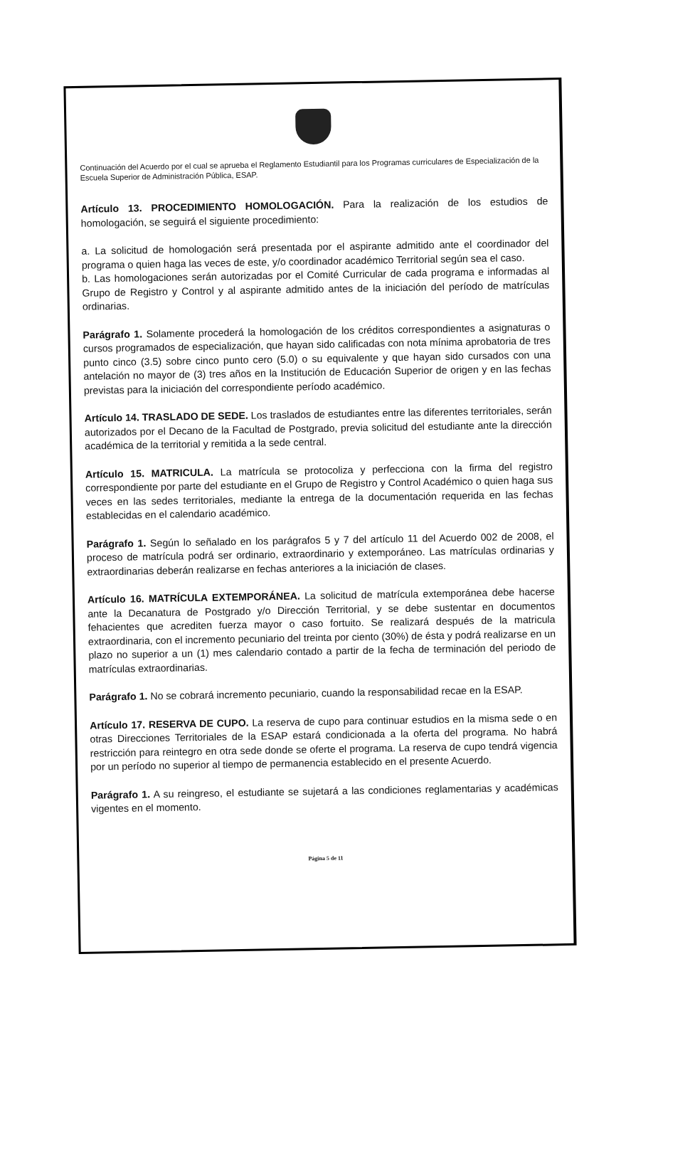Continuación del Acuerdo por el cual se aprueba el Reglamento Estudiantil para los Programas curriculares de Especialización de la Escuela Superior de Administración Pública, ESAP.
Artículo 13. PROCEDIMIENTO HOMOLOGACIÓN. Para la realización de los estudios de homologación, se seguirá el siguiente procedimiento:
a. La solicitud de homologación será presentada por el aspirante admitido ante el coordinador del programa o quien haga las veces de este, y/o coordinador académico Territorial según sea el caso.
b. Las homologaciones serán autorizadas por el Comité Curricular de cada programa e informadas al Grupo de Registro y Control y al aspirante admitido antes de la iniciación del período de matrículas ordinarias.
Parágrafo 1. Solamente procederá la homologación de los créditos correspondientes a asignaturas o cursos programados de especialización, que hayan sido calificadas con nota mínima aprobatoria de tres punto cinco (3.5) sobre cinco punto cero (5.0) o su equivalente y que hayan sido cursados con una antelación no mayor de (3) tres años en la Institución de Educación Superior de origen y en las fechas previstas para la iniciación del correspondiente período académico.
Artículo 14. TRASLADO DE SEDE. Los traslados de estudiantes entre las diferentes territoriales, serán autorizados por el Decano de la Facultad de Postgrado, previa solicitud del estudiante ante la dirección académica de la territorial y remitida a la sede central.
Artículo 15. MATRICULA. La matrícula se protocoliza y perfecciona con la firma del registro correspondiente por parte del estudiante en el Grupo de Registro y Control Académico o quien haga sus veces en las sedes territoriales, mediante la entrega de la documentación requerida en las fechas establecidas en el calendario académico.
Parágrafo 1. Según lo señalado en los parágrafos 5 y 7 del artículo 11 del Acuerdo 002 de 2008, el proceso de matrícula podrá ser ordinario, extraordinario y extemporáneo. Las matrículas ordinarias y extraordinarias deberán realizarse en fechas anteriores a la iniciación de clases.
Artículo 16. MATRÍCULA EXTEMPORÁNEA. La solicitud de matrícula extemporánea debe hacerse ante la Decanatura de Postgrado y/o Dirección Territorial, y se debe sustentar en documentos fehacientes que acrediten fuerza mayor o caso fortuito. Se realizará después de la matricula extraordinaria, con el incremento pecuniario del treinta por ciento (30%) de ésta y podrá realizarse en un plazo no superior a un (1) mes calendario contado a partir de la fecha de terminación del periodo de matrículas extraordinarias.
Parágrafo 1. No se cobrará incremento pecuniario, cuando la responsabilidad recae en la ESAP.
Artículo 17. RESERVA DE CUPO. La reserva de cupo para continuar estudios en la misma sede o en otras Direcciones Territoriales de la ESAP estará condicionada a la oferta del programa. No habrá restricción para reintegro en otra sede donde se oferte el programa. La reserva de cupo tendrá vigencia por un período no superior al tiempo de permanencia establecido en el presente Acuerdo.
Parágrafo 1. A su reingreso, el estudiante se sujetará a las condiciones reglamentarias y académicas vigentes en el momento.
Página 5 de 11